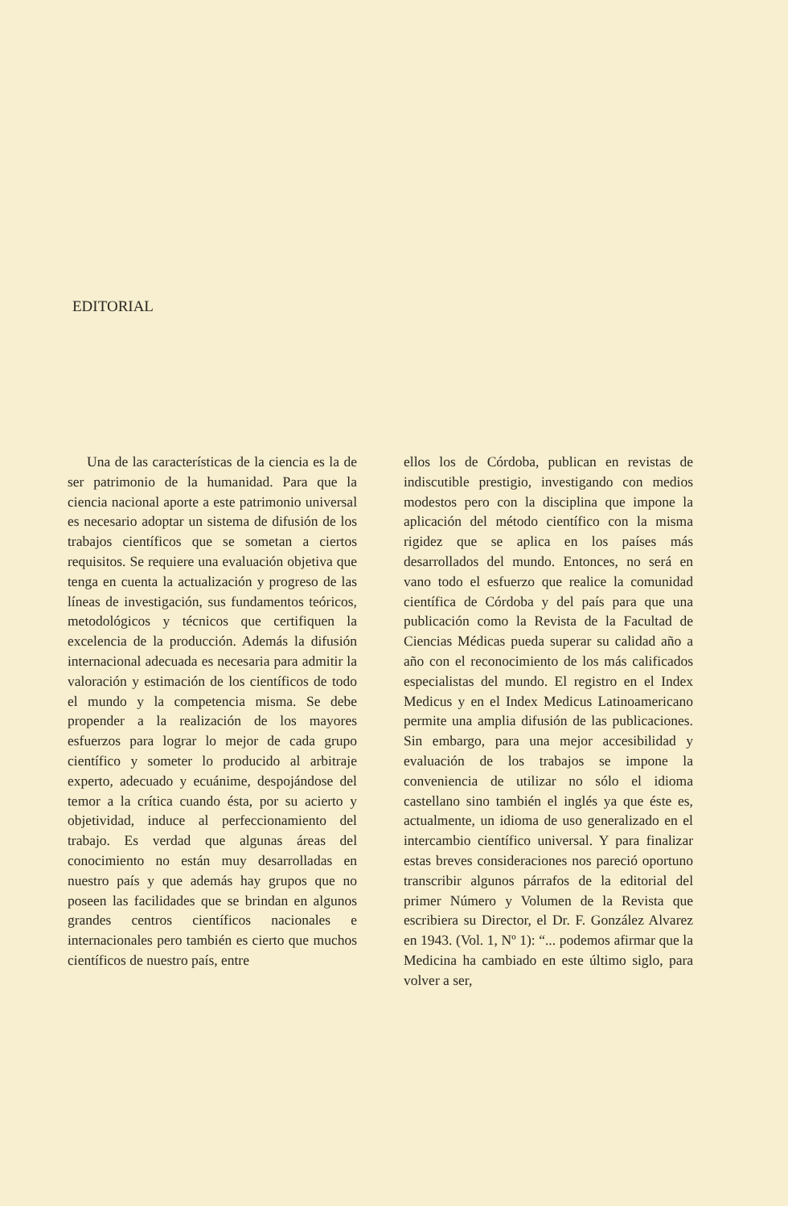EDITORIAL
Una de las características de la ciencia es la de ser patrimonio de la humanidad. Para que la ciencia nacional aporte a este patrimonio universal es necesario adoptar un sistema de difusión de los trabajos científicos que se sometan a ciertos requisitos. Se requiere una evaluación objetiva que tenga en cuenta la actualización y progreso de las líneas de investigación, sus fundamentos teóricos, metodológicos y técnicos que certifiquen la excelencia de la producción. Además la difusión internacional adecuada es necesaria para admitir la valoración y estimación de los científicos de todo el mundo y la competencia misma. Se debe propender a la realización de los mayores esfuerzos para lograr lo mejor de cada grupo científico y someter lo producido al arbitraje experto, adecuado y ecuánime, despojándose del temor a la crítica cuando ésta, por su acierto y objetividad, induce al perfeccionamiento del trabajo. Es verdad que algunas áreas del conocimiento no están muy desarrolladas en nuestro país y que además hay grupos que no poseen las facilidades que se brindan en algunos grandes centros científicos nacionales e internacionales pero también es cierto que muchos científicos de nuestro país, entre
ellos los de Córdoba, publican en revistas de indiscutible prestigio, investigando con medios modestos pero con la disciplina que impone la aplicación del método científico con la misma rigidez que se aplica en los países más desarrollados del mundo. Entonces, no será en vano todo el esfuerzo que realice la comunidad científica de Córdoba y del país para que una publicación como la Revista de la Facultad de Ciencias Médicas pueda superar su calidad año a año con el reconocimiento de los más calificados especialistas del mundo. El registro en el Index Medicus y en el Index Medicus Latinoamericano permite una amplia difusión de las publicaciones. Sin embargo, para una mejor accesibilidad y evaluación de los trabajos se impone la conveniencia de utilizar no sólo el idioma castellano sino también el inglés ya que éste es, actualmente, un idioma de uso generalizado en el intercambio científico universal. Y para finalizar estas breves consideraciones nos pareció oportuno transcribir algunos párrafos de la editorial del primer Número y Volumen de la Revista que escribiera su Director, el Dr. F. González Alvarez en 1943. (Vol. 1, Nº 1): “... podemos afirmar que la Medicina ha cambiado en este último siglo, para volver a ser,